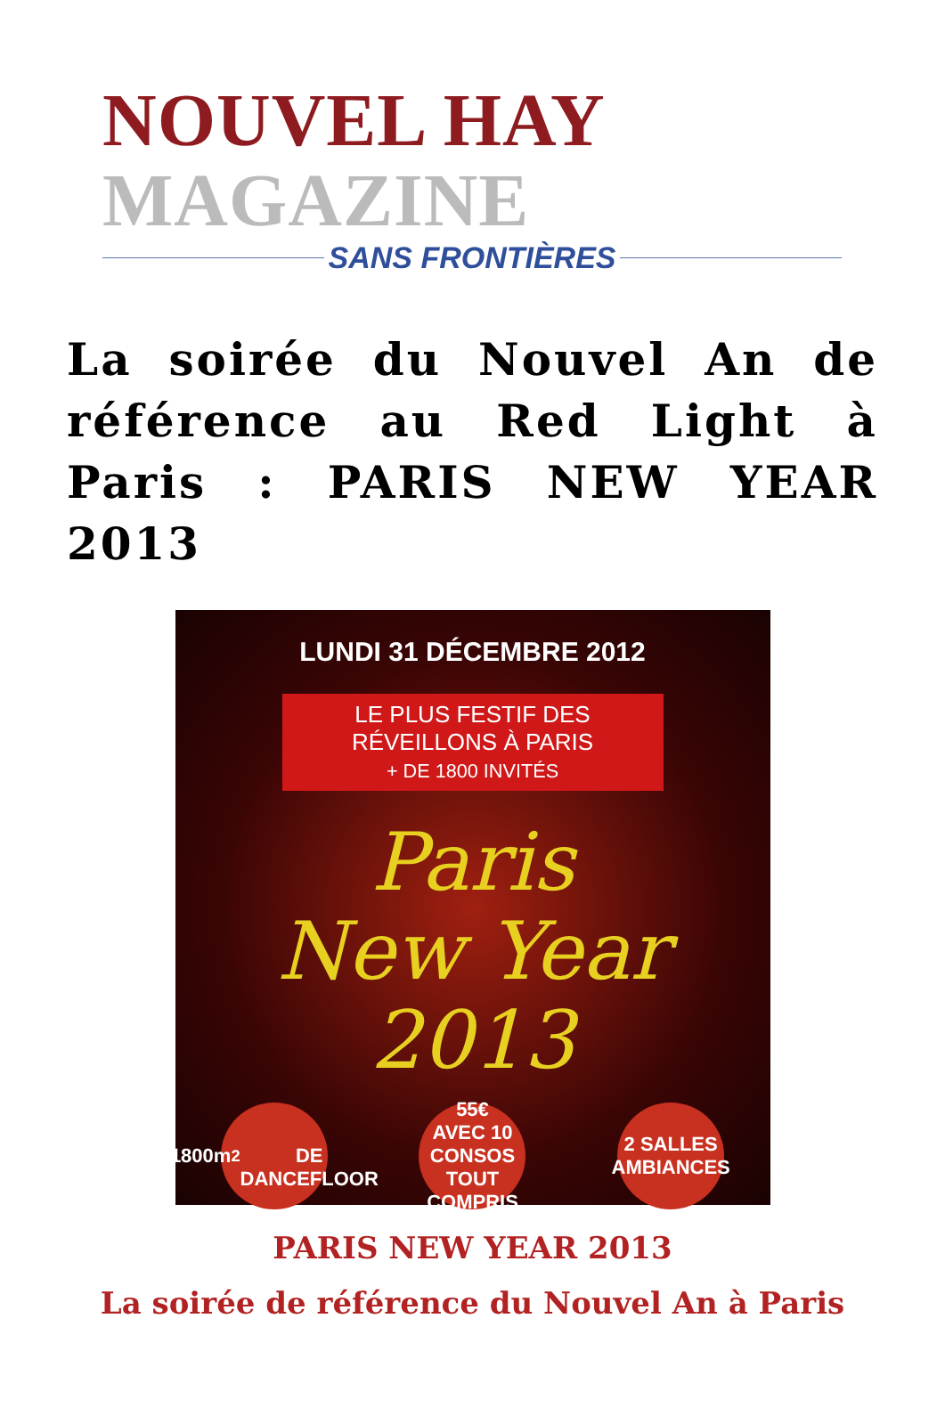NOUVEL HAY MAGAZINE
SANS FRONTIÈRES
La soirée du Nouvel An de référence au Red Light à Paris : PARIS NEW YEAR 2013
LUNDI 31 DÉCEMBRE 2012
LE PLUS FESTIF DES RÉVEILLONS À PARIS
+ DE 1800 INVITÉS
Paris
New Year
2013
1800m<sup>2</sup>
DE DANCEFLOOR
55€
AVEC 10 CONSOS TOUT COMPRIS
2 SALLES AMBIANCES
PARIS NEW YEAR 2013
La soirée de référence du Nouvel An à Paris